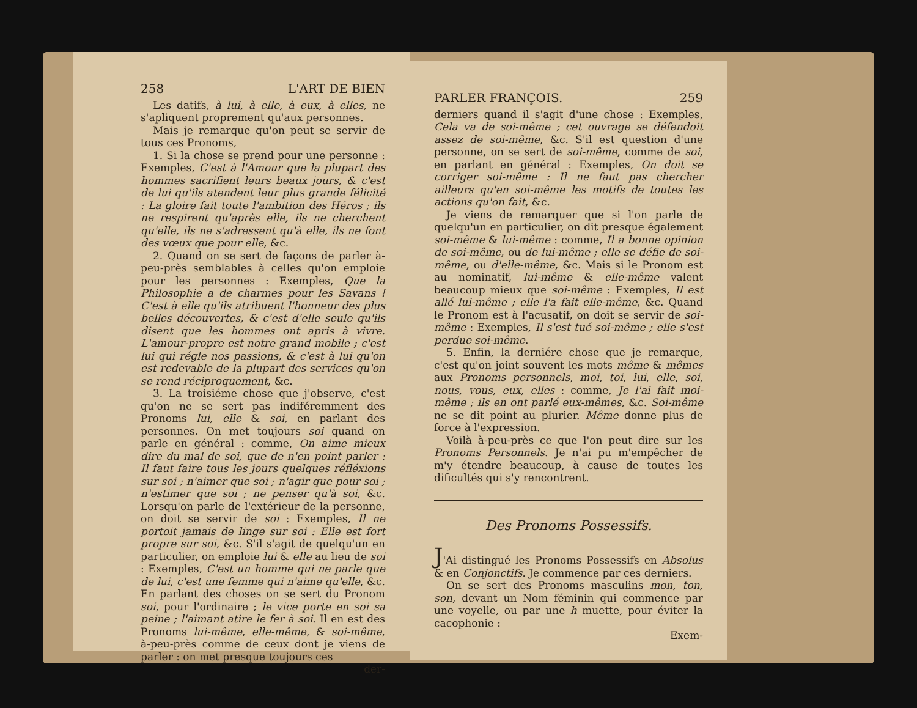258 L'ART DE BIEN
Les datifs, à lui, à elle, à eux, à elles, ne s'apliquent proprement qu'aux personnes.
Mais je remarque qu'on peut se servir de tous ces Pronoms,
1. Si la chose se prend pour une personne : Exemples, C'est à l'Amour que la plupart des hommes sacrifient leurs beaux jours, & c'est de lui qu'ils atendent leur plus grande félicité : La gloire fait toute l'ambition des Héros ; ils ne respirent qu'après elle, ils ne cherchent qu'elle, ils ne s'adressent qu'à elle, ils ne font des vœux que pour elle, &c.
2. Quand on se sert de façons de parler à-peu-près semblables à celles qu'on emploie pour les personnes : Exemples, Que la Philosophie a de charmes pour les Savans ! C'est à elle qu'ils atribuent l'honneur des plus belles découvertes, & c'est d'elle seule qu'ils disent que les hommes ont apris à vivre. L'amour-propre est notre grand mobile ; c'est lui qui régle nos passions, & c'est à lui qu'on est redevable de la plupart des services qu'on se rend réciproquement, &c.
3. La troisiéme chose que j'observe, c'est qu'on ne se sert pas indiféremment des Pronoms lui, elle & soi, en parlant des personnes. On met toujours soi quand on parle en général : comme, On aime mieux dire du mal de soi, que de n'en point parler : Il faut faire tous les jours quelques réfléxions sur soi ; n'aimer que soi ; n'agir que pour soi ; n'estimer que soi ; ne penser qu'à soi, &c. Lorsqu'on parle de l'extérieur de la personne, on doit se servir de soi : Exemples, Il ne portoit jamais de linge sur soi : Elle est fort propre sur soi, &c. S'il s'agit de quelqu'un en particulier, on emploie lui & elle au lieu de soi : Exemples, C'est un homme qui ne parle que de lui, c'est une femme qui n'aime qu'elle, &c. En parlant des choses on se sert du Pronom soi, pour l'ordinaire ; le vice porte en soi sa peine ; l'aimant atire le fer à soi. Il en est des Pronoms lui-même, elle-même, & soi-même, à-peu-près comme de ceux dont je viens de parler : on met presque toujours ces
der-
PARLER FRANÇOIS. 259
derniers quand il s'agit d'une chose : Exemples, Cela va de soi-même ; cet ouvrage se défendoit assez de soi-même, &c. S'il est question d'une personne, on se sert de soi-même, comme de soi, en parlant en général : Exemples, On doit se corriger soi-même : Il ne faut pas chercher ailleurs qu'en soi-même les motifs de toutes les actions qu'on fait, &c.
Je viens de remarquer que si l'on parle de quelqu'un en particulier, on dit presque également soi-même & lui-même : comme, Il a bonne opinion de soi-même, ou de lui-même ; elle se défie de soi-même, ou d'elle-même, &c. Mais si le Pronom est au nominatif, lui-même & elle-même valent beaucoup mieux que soi-même : Exemples, Il est allé lui-même ; elle l'a fait elle-même, &c. Quand le Pronom est à l'acusatif, on doit se servir de soi-même : Exemples, Il s'est tué soi-même ; elle s'est perdue soi-même.
5. Enfin, la derniére chose que je remarque, c'est qu'on joint souvent les mots même & mêmes aux Pronoms personnels, moi, toi, lui, elle, soi, nous, vous, eux, elles : comme, Je l'ai fait moi-même ; ils en ont parlé eux-mêmes, &c. Soi-même ne se dit point au plurier. Même donne plus de force à l'expression.
Voilà à-peu-près ce que l'on peut dire sur les Pronoms Personnels. Je n'ai pu m'empêcher de m'y étendre beaucoup, à cause de toutes les dificultés qui s'y rencontrent.
Des Pronoms Possessifs.
J'Ai distingué les Pronoms Possessifs en Absolus & en Conjonctifs. Je commence par ces derniers.
On se sert des Pronoms masculins mon, ton, son, devant un Nom féminin qui commence par une voyelle, ou par une h muette, pour éviter la cacophonie :
Exem-